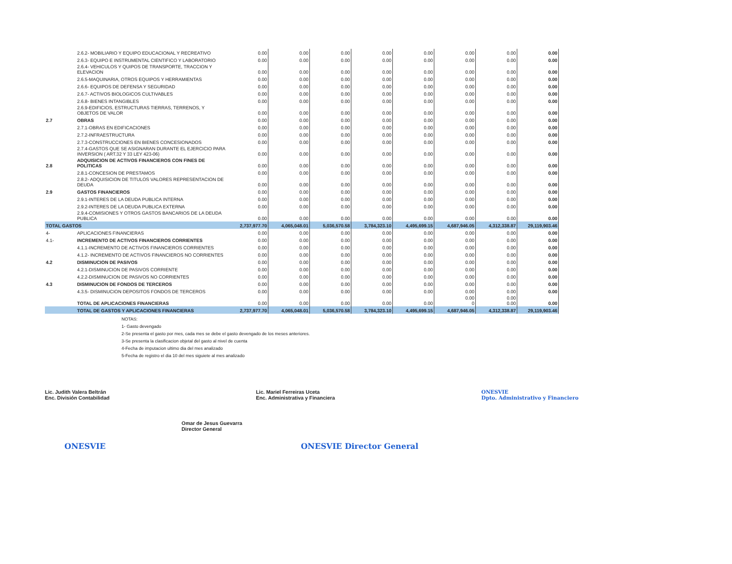| | 2.6.2- MOBILIARIO Y EQUIPO EDUCACIONAL Y RECREATIVO | 0.00 | 0.00 | 0.00 | 0.00 | 0.00 | 0.00 | 0.00 | 0.00 |
| | 2.6.3- EQUIPO E INSTRUMENTAL CIENTIFICO Y LABORATORIO | 0.00 | 0.00 | 0.00 | 0.00 | 0.00 | 0.00 | 0.00 | 0.00 |
| | 2.6.4- VEHICULOS Y QUIPOS DE TRANSPORTE, TRACCION Y ELEVACION | 0.00 | 0.00 | 0.00 | 0.00 | 0.00 | 0.00 | 0.00 | 0.00 |
| | 2.6.5-MAQUINARIA, OTROS EQUIPOS Y HERRAMIENTAS | 0.00 | 0.00 | 0.00 | 0.00 | 0.00 | 0.00 | 0.00 | 0.00 |
| | 2.6.6- EQUIPOS DE DEFENSA Y SEGURIDAD | 0.00 | 0.00 | 0.00 | 0.00 | 0.00 | 0.00 | 0.00 | 0.00 |
| | 2.6.7- ACTIVOS BIOLOGICOS CULTIVABLES | 0.00 | 0.00 | 0.00 | 0.00 | 0.00 | 0.00 | 0.00 | 0.00 |
| | 2.6.8- BIENES INTANGIBLES | 0.00 | 0.00 | 0.00 | 0.00 | 0.00 | 0.00 | 0.00 | 0.00 |
| | 2.6.9-EDIFICIOS, ESTRUCTURAS TIERRAS, TERRENOS, Y OBJETOS DE VALOR | 0.00 | 0.00 | 0.00 | 0.00 | 0.00 | 0.00 | 0.00 | 0.00 |
| 2.7 | OBRAS | 0.00 | 0.00 | 0.00 | 0.00 | 0.00 | 0.00 | 0.00 | 0.00 |
| | 2.7.1-OBRAS EN EDIFICACIONES | 0.00 | 0.00 | 0.00 | 0.00 | 0.00 | 0.00 | 0.00 | 0.00 |
| | 2.7.2-INFRAESTRUCTURA | 0.00 | 0.00 | 0.00 | 0.00 | 0.00 | 0.00 | 0.00 | 0.00 |
| | 2.7.3-CONSTRUCCIONES EN BIENES CONCESIONADOS | 0.00 | 0.00 | 0.00 | 0.00 | 0.00 | 0.00 | 0.00 | 0.00 |
| | 2.7.4-GASTOS QUE SE ASIGNARAN DURANTE EL EJERCICIO PARA INVERSION ( ART.32 Y 33 LEY 423-06) | 0.00 | 0.00 | 0.00 | 0.00 | 0.00 | 0.00 | 0.00 | 0.00 |
| 2.8 | ADQUISICION DE ACTIVOS FINANCIEROS CON FINES DE POLITICAS | 0.00 | 0.00 | 0.00 | 0.00 | 0.00 | 0.00 | 0.00 | 0.00 |
| | 2.8.1-CONCESION DE PRESTAMOS | 0.00 | 0.00 | 0.00 | 0.00 | 0.00 | 0.00 | 0.00 | 0.00 |
| | 2.8.2- ADQUISICION DE TITULOS VALORES REPRESENTACION DE DEUDA | 0.00 | 0.00 | 0.00 | 0.00 | 0.00 | 0.00 | 0.00 | 0.00 |
| 2.9 | GASTOS FINANCIEROS | 0.00 | 0.00 | 0.00 | 0.00 | 0.00 | 0.00 | 0.00 | 0.00 |
| | 2.9.1-INTERES DE LA DEUDA PUBLICA INTERNA | 0.00 | 0.00 | 0.00 | 0.00 | 0.00 | 0.00 | 0.00 | 0.00 |
| | 2.9.2-INTERES DE LA DEUDA PUBLICA EXTERNA | 0.00 | 0.00 | 0.00 | 0.00 | 0.00 | 0.00 | 0.00 | 0.00 |
| | 2.9.4-COMISIONES Y OTROS GASTOS BANCARIOS DE LA DEUDA PUBLICA | 0.00 | 0.00 | 0.00 | 0.00 | 0.00 | 0.00 | 0.00 | 0.00 |
| TOTAL GASTOS | | 2,737,977.70 | 4,065,048.01 | 5,036,570.58 | 3,784,323.10 | 4,495,699.15 | 4,687,946.05 | 4,312,338.87 | 29,119,903.46 |
| 4- | APLICACIONES FINANCIERAS | 0.00 | 0.00 | 0.00 | 0.00 | 0.00 | 0.00 | 0.00 | 0.00 |
| 4.1- | INCREMENTO DE ACTIVOS FINANCIEROS CORRIENTES | 0.00 | 0.00 | 0.00 | 0.00 | 0.00 | 0.00 | 0.00 | 0.00 |
| | 4.1.1-INCREMENTO DE ACTIVOS FINANCIEROS CORRIENTES | 0.00 | 0.00 | 0.00 | 0.00 | 0.00 | 0.00 | 0.00 | 0.00 |
| | 4.1.2- INCREMENTO DE ACTIVOS FINANCIEROS NO CORRIENTES | 0.00 | 0.00 | 0.00 | 0.00 | 0.00 | 0.00 | 0.00 | 0.00 |
| 4.2 | DISMINUCION DE PASIVOS | 0.00 | 0.00 | 0.00 | 0.00 | 0.00 | 0.00 | 0.00 | 0.00 |
| | 4.2.1-DISMINUCION DE PASIVOS CORRIENTE | 0.00 | 0.00 | 0.00 | 0.00 | 0.00 | 0.00 | 0.00 | 0.00 |
| | 4.2.2-DISMINUCION DE PASIVOS NO CORRIENTES | 0.00 | 0.00 | 0.00 | 0.00 | 0.00 | 0.00 | 0.00 | 0.00 |
| 4.3 | DISMINUCION DE FONDOS DE TERCEROS | 0.00 | 0.00 | 0.00 | 0.00 | 0.00 | 0.00 | 0.00 | 0.00 |
| | 4.3.5- DISMINUCION DEPOSITOS FONDOS DE TERCEROS | 0.00 | 0.00 | 0.00 | 0.00 | 0.00 | 0.00 | 0.00 | 0.00 |
| | TOTAL DE APLICACIONES FINANCIERAS | 0.00 | 0.00 | 0.00 | 0.00 | 0.00 | 0.00 0 | 0.00 0.00 | 0.00 |
| | TOTAL DE GASTOS Y APLICACIONES FINANCIERAS | 2,737,977.70 | 4,065,048.01 | 5,036,570.58 | 3,784,323.10 | 4,495,699.15 | 4,687,946.05 | 4,312,338.87 | 29,119,903.46 |
NOTAS:
1- Gasto devengado
2-Se presenta el gasto por mes, cada mes se debe el gasto devengado de los meses anteriores.
3-Se presenta la clasificacion objetal del gasto al nivel de cuenta
4-Fecha de imputacion ultimo dia del mes analizado
5-Fecha de registro el dia 10 del mes siguiete al mes analizado
Lic. Judith Valera Beltrán
Enc. División Contabilidad
Lic. Mariel Ferreiras Uceta
Enc. Administrativa y Financiera
ONESVIE
Dpto. Administrativo y Financiero
Omar de Jesus Guevarra
Director General
ONESVIE ONESVIE Director General